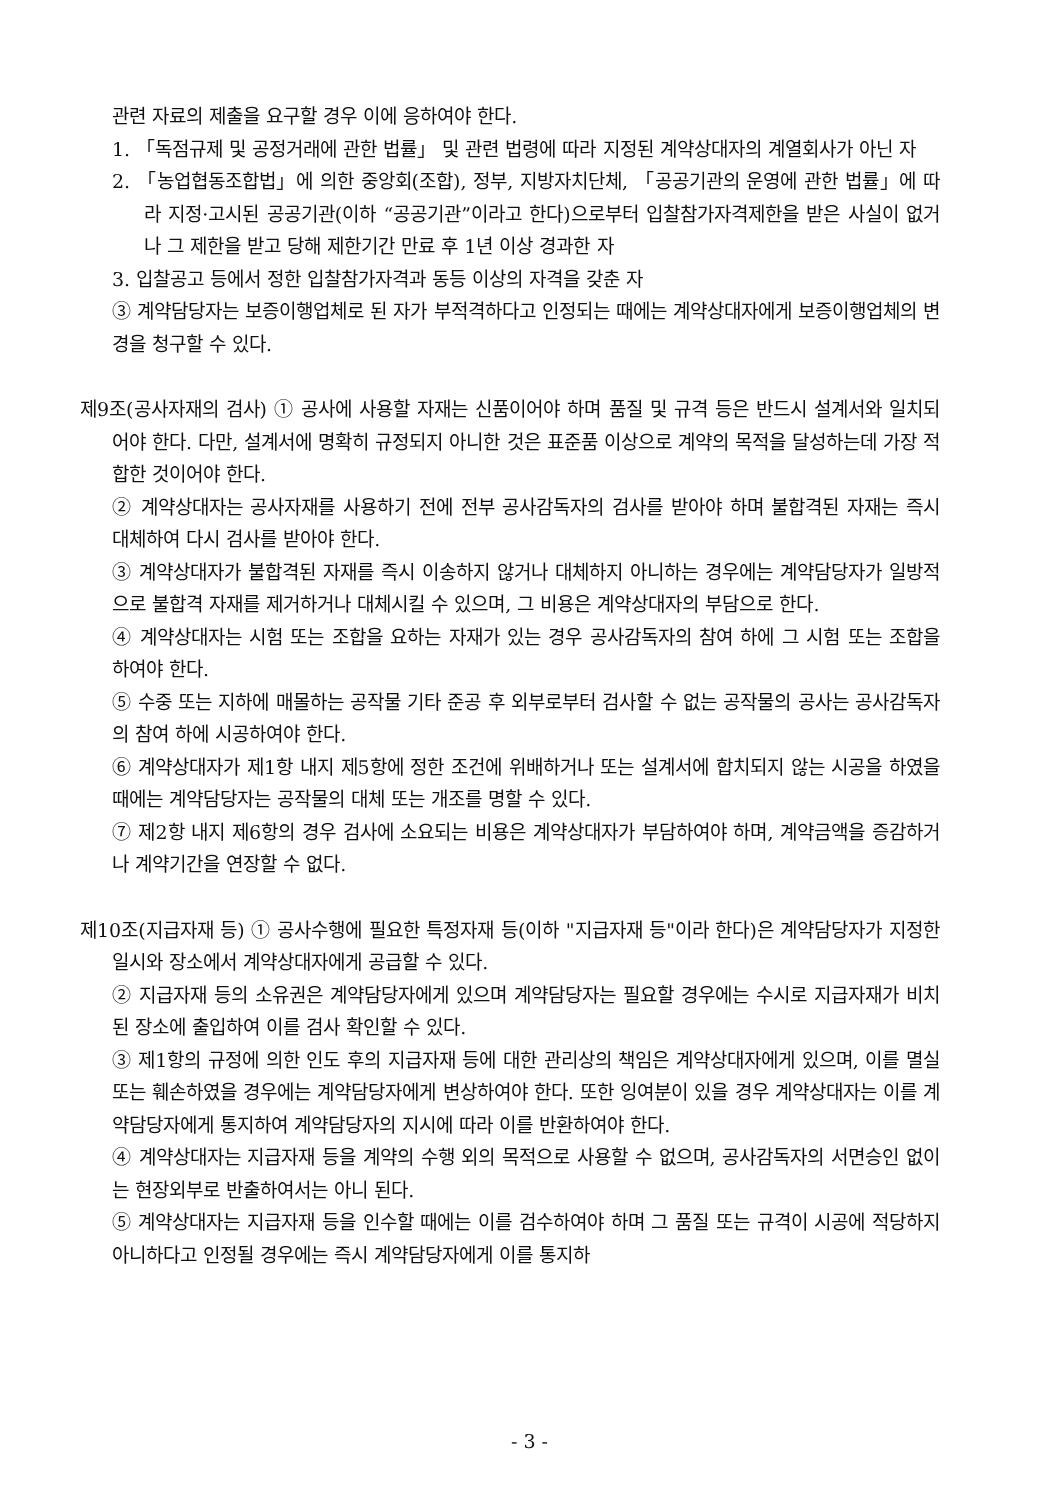관련 자료의 제출을 요구할 경우 이에 응하여야 한다.
1. 「독점규제 및 공정거래에 관한 법률」 및 관련 법령에 따라 지정된 계약상대자의 계열회사가 아닌 자
2. 「농업협동조합법」에 의한 중앙회(조합), 정부, 지방자치단체, 「공공기관의 운영에 관한 법률」에 따라 지정·고시된 공공기관(이하 “공공기관”이라고 한다)으로부터 입찰참가자격제한을 받은 사실이 없거나 그 제한을 받고 당해 제한기간 만료 후 1년 이상 경과한 자
3. 입찰공고 등에서 정한 입찰참가자격과 동등 이상의 자격을 갖춘 자
③ 계약담당자는 보증이행업체로 된 자가 부적격하다고 인정되는 때에는 계약상대자에게 보증이행업체의 변경을 청구할 수 있다.
제9조(공사자재의 검사) ① 공사에 사용할 자재는 신품이어야 하며 품질 및 규격 등은 반드시 설계서와 일치되어야 한다. 다만, 설계서에 명확히 규정되지 아니한 것은 표준품 이상으로 계약의 목적을 달성하는데 가장 적합한 것이어야 한다.
② 계약상대자는 공사자재를 사용하기 전에 전부 공사감독자의 검사를 받아야 하며 불합격된 자재는 즉시 대체하여 다시 검사를 받아야 한다.
③ 계약상대자가 불합격된 자재를 즉시 이송하지 않거나 대체하지 아니하는 경우에는 계약담당자가 일방적으로 불합격 자재를 제거하거나 대체시킬 수 있으며, 그 비용은 계약상대자의 부담으로 한다.
④ 계약상대자는 시험 또는 조합을 요하는 자재가 있는 경우 공사감독자의 참여 하에 그 시험 또는 조합을 하여야 한다.
⑤ 수중 또는 지하에 매몰하는 공작물 기타 준공 후 외부로부터 검사할 수 없는 공작물의 공사는 공사감독자의 참여 하에 시공하여야 한다.
⑥ 계약상대자가 제1항 내지 제5항에 정한 조건에 위배하거나 또는 설계서에 합치되지 않는 시공을 하였을 때에는 계약담당자는 공작물의 대체 또는 개조를 명할 수 있다.
⑦ 제2항 내지 제6항의 경우 검사에 소요되는 비용은 계약상대자가 부담하여야 하며, 계약금액을 증감하거나 계약기간을 연장할 수 없다.
제10조(지급자재 등) ① 공사수행에 필요한 특정자재 등(이하 "지급자재 등"이라 한다)은 계약담당자가 지정한 일시와 장소에서 계약상대자에게 공급할 수 있다.
② 지급자재 등의 소유권은 계약담당자에게 있으며 계약담당자는 필요할 경우에는 수시로 지급자재가 비치된 장소에 출입하여 이를 검사 확인할 수 있다.
③ 제1항의 규정에 의한 인도 후의 지급자재 등에 대한 관리상의 책임은 계약상대자에게 있으며, 이를 멸실 또는 훼손하였을 경우에는 계약담당자에게 변상하여야 한다. 또한 잉여분이 있을 경우 계약상대자는 이를 계약담당자에게 통지하여 계약담당자의 지시에 따라 이를 반환하여야 한다.
④ 계약상대자는 지급자재 등을 계약의 수행 외의 목적으로 사용할 수 없으며, 공사감독자의 서면승인 없이는 현장외부로 반출하여서는 아니 된다.
⑤ 계약상대자는 지급자재 등을 인수할 때에는 이를 검수하여야 하며 그 품질 또는 규격이 시공에 적당하지 아니하다고 인정될 경우에는 즉시 계약담당자에게 이를 통지하
- 3 -